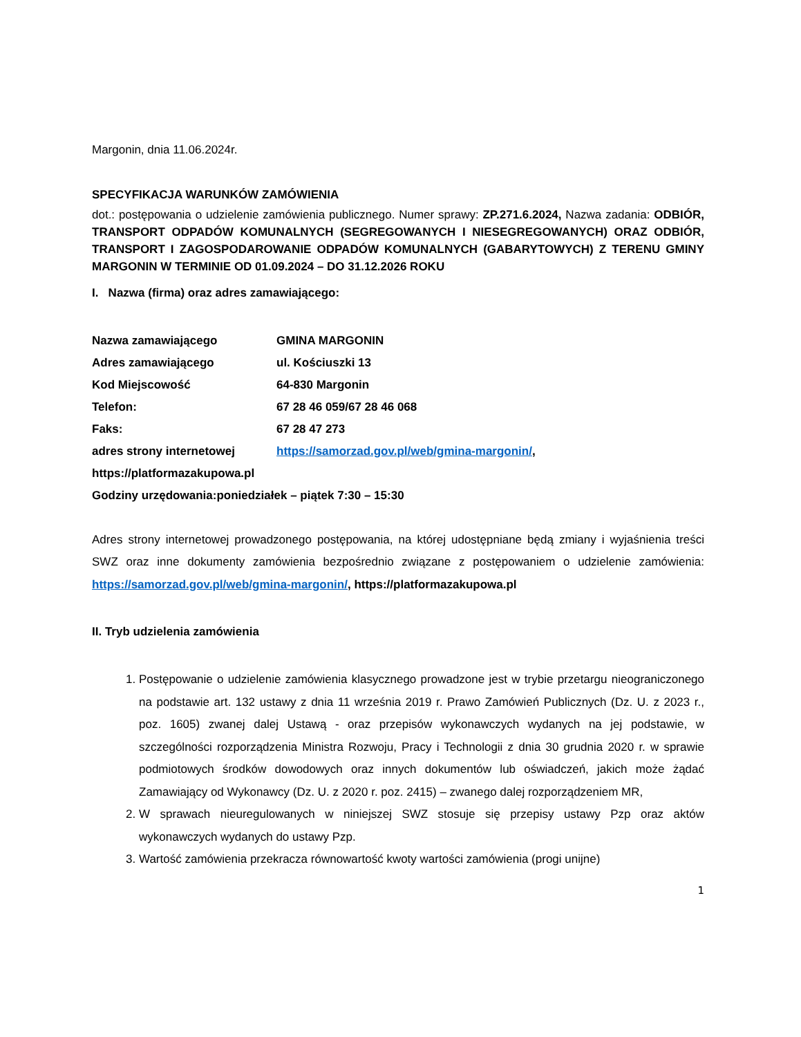Margonin, dnia 11.06.2024r.
SPECYFIKACJA WARUNKÓW ZAMÓWIENIA
dot.: postępowania o udzielenie zamówienia publicznego. Numer sprawy: ZP.271.6.2024, Nazwa zadania: ODBIÓR, TRANSPORT ODPADÓW KOMUNALNYCH (SEGREGOWANYCH I NIESEGREGOWANYCH) ORAZ ODBIÓR, TRANSPORT I ZAGOSPODAROWANIE ODPADÓW KOMUNALNYCH (GABARYTOWYCH) Z TERENU GMINY MARGONIN W TERMINIE OD 01.09.2024 – DO 31.12.2026 ROKU
I. Nazwa (firma) oraz adres zamawiającego:
Nazwa zamawiającego GMINA MARGONIN
Adres zamawiającego ul. Kościuszki 13
Kod Miejscowość 64-830 Margonin
Telefon: 67 28 46 059/67 28 46 068
Faks: 67 28 47 273
adres strony internetowej https://samorzad.gov.pl/web/gmina-margonin/,
https://platformazakupowa.pl
Godziny urzędowania:poniedziałek – piątek 7:30 – 15:30
Adres strony internetowej prowadzonego postępowania, na której udostępniane będą zmiany i wyjaśnienia treści SWZ oraz inne dokumenty zamówienia bezpośrednio związane z postępowaniem o udzielenie zamówienia: https://samorzad.gov.pl/web/gmina-margonin/, https://platformazakupowa.pl
II. Tryb udzielenia zamówienia
1. Postępowanie o udzielenie zamówienia klasycznego prowadzone jest w trybie przetargu nieograniczonego na podstawie art. 132 ustawy z dnia 11 września 2019 r. Prawo Zamówień Publicznych (Dz. U. z 2023 r., poz. 1605) zwanej dalej Ustawą - oraz przepisów wykonawczych wydanych na jej podstawie, w szczególności rozporządzenia Ministra Rozwoju, Pracy i Technologii z dnia 30 grudnia 2020 r. w sprawie podmiotowych środków dowodowych oraz innych dokumentów lub oświadczeń, jakich może żądać Zamawiający od Wykonawcy (Dz. U. z 2020 r. poz. 2415) – zwanego dalej rozporządzeniem MR,
2. W sprawach nieuregulowanych w niniejszej SWZ stosuje się przepisy ustawy Pzp oraz aktów wykonawczych wydanych do ustawy Pzp.
3. Wartość zamówienia przekracza równowartość kwoty wartości zamówienia (progi unijne)
1